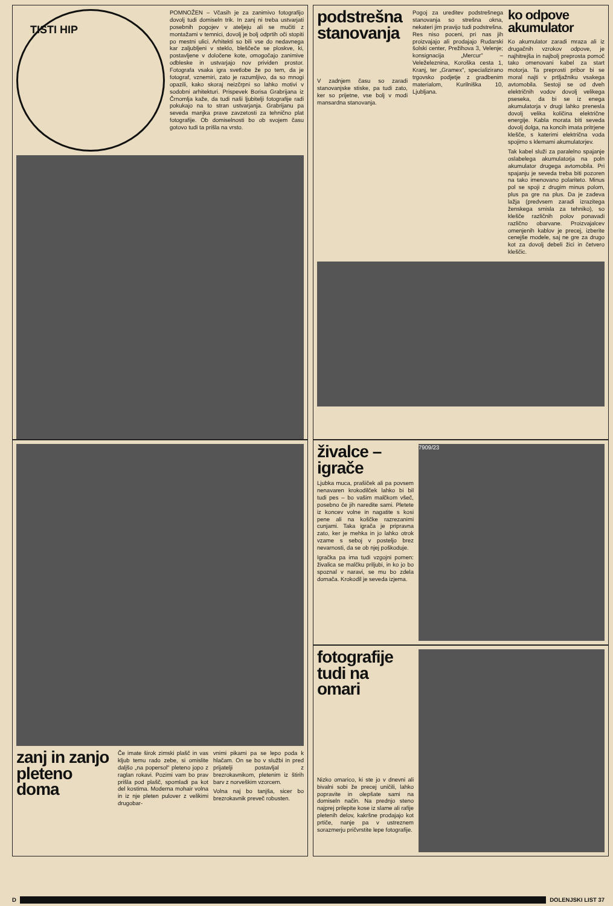TISTI HIP
POMNOŽEN – Včasih je za zanimivo fotografijo dovolj tudi domiseln trik. In zanj ni treba ustvarjati posebnih pogojev v ateljeju ali se mučiti z montažami v temnici, dovolj je bolj odprtih oči stopiti po mestni ulici. Arhitekti so bili vse do nedavnega kar zaljubljeni v steklo, bleščeče se ploskve, ki, postavljene v določene kote, omogočajo zanimive odbleske in ustvarjajo nov prividen prostor. Fotografa vsaka igra svetlobe že po tem, da je fotograf, vznemiri, zato je razumljivo, da so mnogi opazili, kako skoraj neizčrpni so lahko motivi v sodobni arhitekturi. Prispevek Borisa Grabrijana iz Črnomlja kaže, da tudi naši ljubitelji fotografije radi pokukajo na to stran ustvarjanja. Grabrijanu pa seveda manjka prave zavzetosti za tehnično plat fotografije. Ob domiselnosti bo ob svojem času gotovo tudi ta prišla na vrsto.
podstrešna stanovanja
V zadnjem času so zaradi stanovanjske stiske, pa tudi zato, ker so prijetne, vse bolj v modi mansardna stanovanja.
Pogoj za ureditev podstrešnega stanovanja so strešna okna, nekateri jim pravijo tudi podstrešna. Res niso poceni, pri nas jih proizvajajo ali prodajajo Rudarski šolski center, Prežihova 3, Velenje; konsignacija „Mercur" – Veleželeznina, Koroška cesta 1, Kranj, ter „Gramex", specializirano trgovsko podjetje z gradbenim materialom, Kurilniška 10, Ljubljana.
ko odpove akumulator
Ko akumulator zaradi mraza ali iz drugačnih vzrokov odpove, je najhitrejša in najbolj preprosta pomoč tako omenovani kabel za start motorja. Ta preprosti pribor bi se moral najti v prtljažniku vsakega avtomobila. Sestoji se od dveh električnih vodov dovolj velikega pseseka, da bi se iz enega akumulatorja v drugi lahko prenesla dovolj velika količina električne energije. Kabla morata biti seveda dovolj dolga, na koncih imata pritrjene klešče, s katerimi električna voda spojimo s klemami akumulatorjev.
Tak kabel služi za paralelno spajanje oslabelega akumulatorja na poln akumulator drugega avtomobila. Pri spajanju je seveda treba biti pozoren na tako imenovano polariteto. Minus pol se spoji z drugim minus polom, plus pa gre na plus. Da je zadeva lažja (predvsem zaradi izrazitega ženskega smisla za tehniko), so klešče različnih polov ponavadi različno obarvane. Proizvajalcev omenjenih kablov je precej, izberite cenejše modele, saj ne gre za drugo kot za dovolj debeli žici in četvero kleščic.
zanj in zanjo pleteno doma
Če imate širok zimski plašč in vas kljub temu rado zebe, si omislite daljšo „na popersol" pleteno jopo z raglan rokavi. Pozimi vam bo prav prišla pod plašč, spomladi pa kot del kostima. Moderna mohair volna in iz nje pleten pulover z velikimi drugobar-
vnimi pikami pa se lepo poda k hlačam. On se bo v službi in pred prijatelji postavljal z brezrokavnikom, pletenim iz štirih barv z norveškim vzorcem.
Volna naj bo tanjša, sicer bo brezrokavnik preveč robusten.
živalce –igrače
Ljubka muca, prašiček ali pa povsem nenavaren krokodilček lahko bi bil tudi pes – bo vašim malčkom všeč, posebno če jih naredite sami. Pletete iz koncev volne in nagatite s kosi pene ali na koščke razrezanimi cunjami. Taka igrača je pripravna zato, ker je mehka in jo lahko otrok vzame s seboj v posteljo brez nevarnosti, da se ob njej poškoduje.
Igračka pa ima tudi vzgojni pomen: živalica se malčku priljubi, in ko jo bo spoznal v naravi, se mu bo zdela domača. Krokodil je seveda izjema.
7909/23
fotografije tudi na omari
Nizko omarico, ki ste jo v dnevni ali bivalni sobi že precej uničili, lahko popravite in olepšate sami na domiseln način. Na prednjo steno najprej prilepite kose iz slame ali rafije pletenih delov, kakršne prodajajo kot prtiče, nanje pa v ustreznem sorazmerju pričvrstite lepe fotografije.
D DOLENJSKI LIST 37